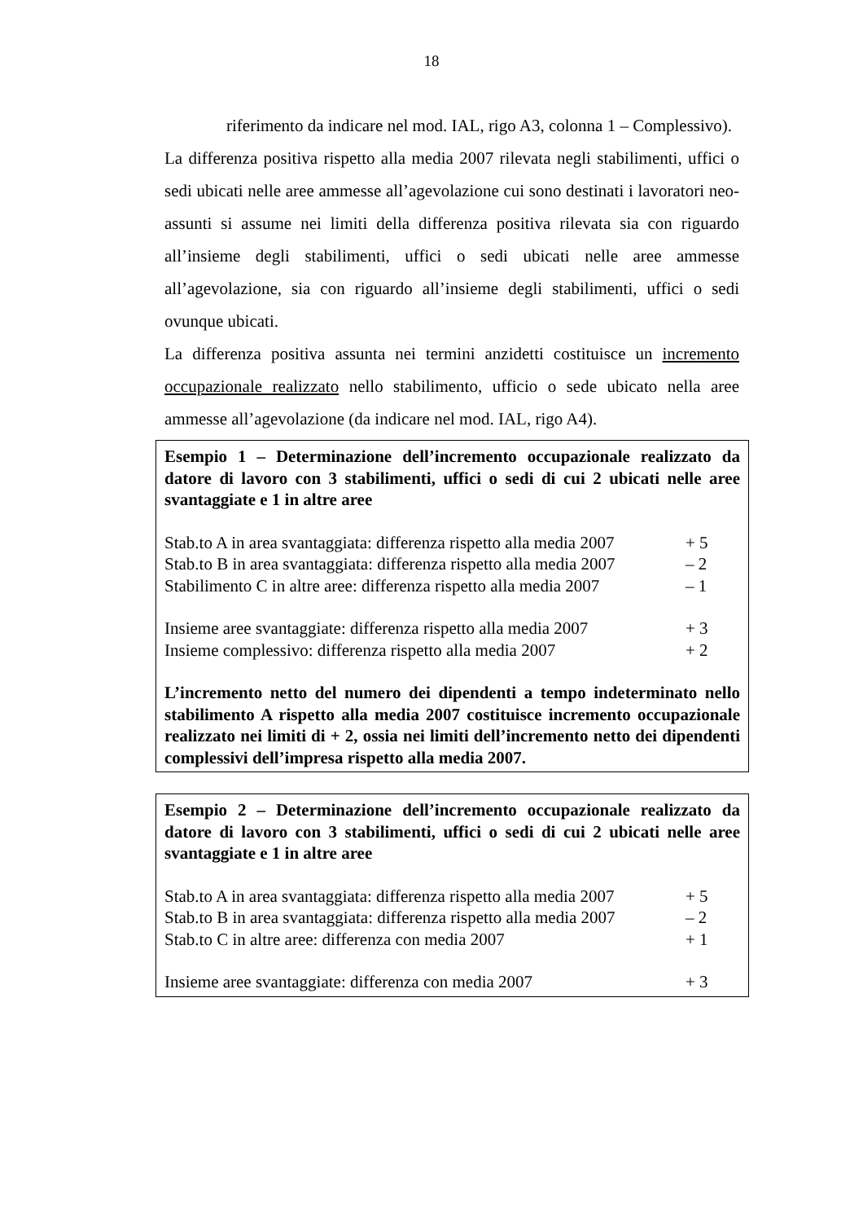18
riferimento da indicare nel mod. IAL, rigo A3, colonna 1 – Complessivo).
La differenza positiva rispetto alla media 2007 rilevata negli stabilimenti, uffici o sedi ubicati nelle aree ammesse all’agevolazione cui sono destinati i lavoratori neo-assunti si assume nei limiti della differenza positiva rilevata sia con riguardo all’insieme degli stabilimenti, uffici o sedi ubicati nelle aree ammesse all’agevolazione, sia con riguardo all’insieme degli stabilimenti, uffici o sedi ovunque ubicati.
La differenza positiva assunta nei termini anzidetti costituisce un incremento occupazionale realizzato nello stabilimento, ufficio o sede ubicato nella aree ammesse all’agevolazione (da indicare nel mod. IAL, rigo A4).
Esempio 1 – Determinazione dell’incremento occupazionale realizzato da datore di lavoro con 3 stabilimenti, uffici o sedi di cui 2 ubicati nelle aree svantaggiate e 1 in altre aree
Stab.to A in area svantaggiata: differenza rispetto alla media 2007 + 5
Stab.to B in area svantaggiata: differenza rispetto alla media 2007 – 2
Stabilimento C in altre aree: differenza rispetto alla media 2007 – 1
Insieme aree svantaggiate: differenza rispetto alla media 2007 + 3
Insieme complessivo: differenza rispetto alla media 2007 + 2
L’incremento netto del numero dei dipendenti a tempo indeterminato nello stabilimento A rispetto alla media 2007 costituisce incremento occupazionale realizzato nei limiti di + 2, ossia nei limiti dell’incremento netto dei dipendenti complessivi dell’impresa rispetto alla media 2007.
Esempio 2 – Determinazione dell’incremento occupazionale realizzato da datore di lavoro con 3 stabilimenti, uffici o sedi di cui 2 ubicati nelle aree svantaggiate e 1 in altre aree
Stab.to A in area svantaggiata: differenza rispetto alla media 2007 + 5
Stab.to B in area svantaggiata: differenza rispetto alla media 2007 – 2
Stab.to C in altre aree: differenza con media 2007 + 1
Insieme aree svantaggiate: differenza con media 2007 + 3